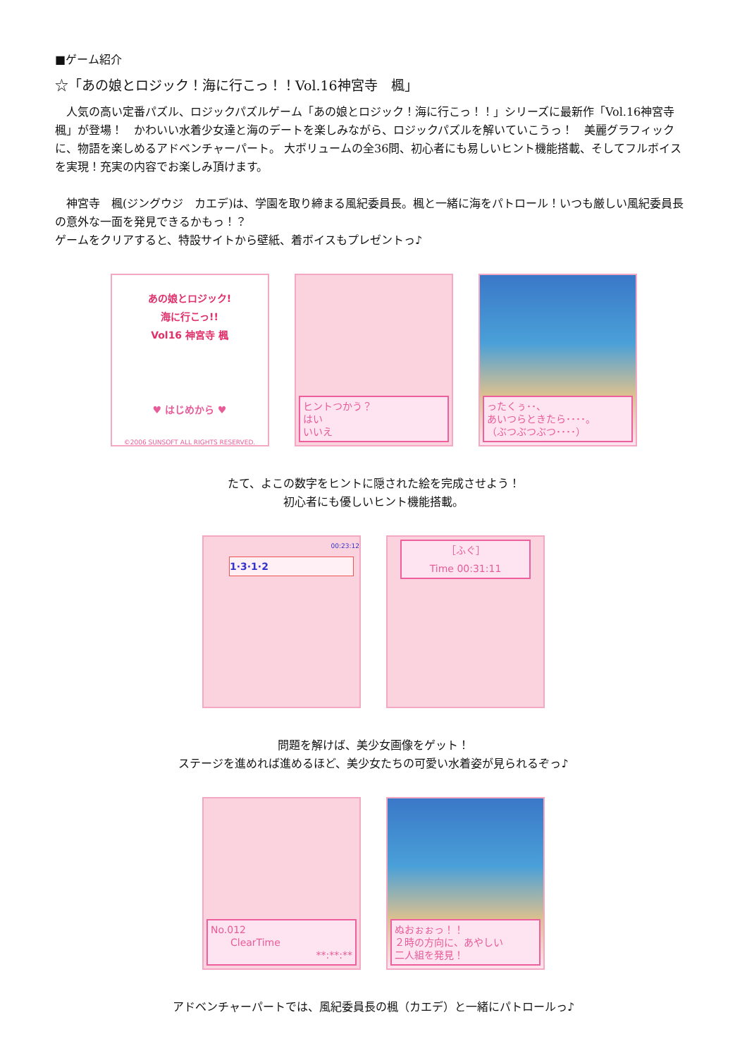■ゲーム紹介
☆「あの娘とロジック！海に行こっ！！Vol.16神宮寺　楓」
　人気の高い定番パズル、ロジックパズルゲーム「あの娘とロジック！海に行こっ！！」シリーズに最新作「Vol.16神宮寺　楓」が登場！　かわいい水着少女達と海のデートを楽しみながら、ロジックパズルを解いていこうっ！　美麗グラフィックに、物語を楽しめるアドベンチャーパート。 大ボリュームの全36問、初心者にも易しいヒント機能搭載、そしてフルボイスを実現！充実の内容でお楽しみ頂けます。
　神宮寺　楓(ジングウジ　カエデ)は、学園を取り締まる風紀委員長。楓と一緒に海をパトロール！いつも厳しい風紀委員長の意外な一面を発見できるかもっ！？
ゲームをクリアすると、特設サイトから壁紙、着ボイスもプレゼントっ♪
あの娘とロジック!
海に行こっ!!
Vol16 神宮寺 楓
♥ はじめから ♥
©2006 SUNSOFT ALL RIGHTS RESERVED.
ヒントつかう？
はい
いいえ
ったくぅ･･、
あいつらときたら････。
（ぶつぶつぶつ････）
たて、よこの数字をヒントに隠された絵を完成させよう！
初心者にも優しいヒント機能搭載。
00:23:12
1·3·1·2
［ふぐ］
Time 00:31:11
問題を解けば、美少女画像をゲット！
ステージを進めれば進めるほど、美少女たちの可愛い水着姿が見られるぞっ♪
No.012
　　ClearTime
**:**:**
ぬおぉぉっ！！
２時の方向に、あやしい
二人組を発見！
アドベンチャーパートでは、風紀委員長の楓（カエデ）と一緒にパトロールっ♪